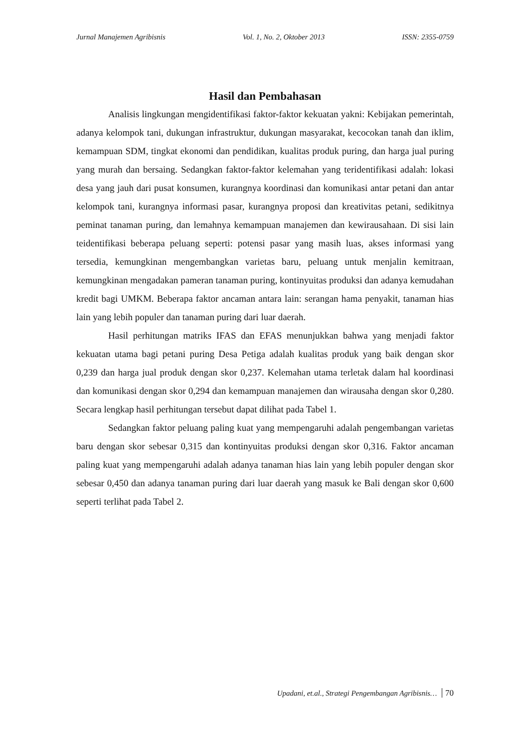Jurnal Manajemen Agribisnis Vol. 1, No. 2, Oktober 2013 ISSN: 2355-0759
Hasil dan Pembahasan
Analisis lingkungan mengidentifikasi faktor-faktor kekuatan yakni: Kebijakan pemerintah, adanya kelompok tani, dukungan infrastruktur, dukungan masyarakat, kecocokan tanah dan iklim, kemampuan SDM, tingkat ekonomi dan pendidikan, kualitas produk puring, dan harga jual puring yang murah dan bersaing. Sedangkan faktor-faktor kelemahan yang teridentifikasi adalah: lokasi desa yang jauh dari pusat konsumen, kurangnya koordinasi dan komunikasi antar petani dan antar kelompok tani, kurangnya informasi pasar, kurangnya proposi dan kreativitas petani, sedikitnya peminat tanaman puring, dan lemahnya kemampuan manajemen dan kewirausahaan. Di sisi lain teidentifikasi beberapa peluang seperti: potensi pasar yang masih luas, akses informasi yang tersedia, kemungkinan mengembangkan varietas baru, peluang untuk menjalin kemitraan, kemungkinan mengadakan pameran tanaman puring, kontinyuitas produksi dan adanya kemudahan kredit bagi UMKM. Beberapa faktor ancaman antara lain: serangan hama penyakit, tanaman hias lain yang lebih populer dan tanaman puring dari luar daerah.
Hasil perhitungan matriks IFAS dan EFAS menunjukkan bahwa yang menjadi faktor kekuatan utama bagi petani puring Desa Petiga adalah kualitas produk yang baik dengan skor 0,239 dan harga jual produk dengan skor 0,237. Kelemahan utama terletak dalam hal koordinasi dan komunikasi dengan skor 0,294 dan kemampuan manajemen dan wirausaha dengan skor 0,280. Secara lengkap hasil perhitungan tersebut dapat dilihat pada Tabel 1.
Sedangkan faktor peluang paling kuat yang mempengaruhi adalah pengembangan varietas baru dengan skor sebesar 0,315 dan kontinyuitas produksi dengan skor 0,316. Faktor ancaman paling kuat yang mempengaruhi adalah adanya tanaman hias lain yang lebih populer dengan skor sebesar 0,450 dan adanya tanaman puring dari luar daerah yang masuk ke Bali dengan skor 0,600 seperti terlihat pada Tabel 2.
Upadani, et.al., Strategi Pengembangan Agribisnis… 70